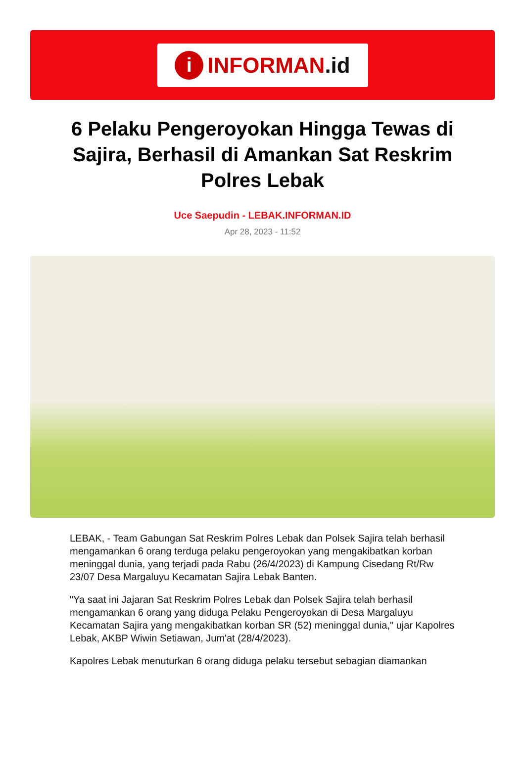i INFORMAN.id
6 Pelaku Pengeroyokan Hingga Tewas di Sajira, Berhasil di Amankan Sat Reskrim Polres Lebak
Uce Saepudin - LEBAK.INFORMAN.ID
Apr 28, 2023 - 11:52
LEBAK, - Team Gabungan Sat Reskrim Polres Lebak dan Polsek Sajira telah berhasil mengamankan 6 orang terduga pelaku pengeroyokan yang mengakibatkan korban meninggal dunia, yang terjadi pada Rabu (26/4/2023) di Kampung Cisedang Rt/Rw 23/07 Desa Margaluyu Kecamatan Sajira Lebak Banten.
"Ya saat ini Jajaran Sat Reskrim Polres Lebak dan Polsek Sajira telah berhasil mengamankan 6 orang yang diduga Pelaku Pengeroyokan di Desa Margaluyu Kecamatan Sajira yang mengakibatkan korban SR (52) meninggal dunia," ujar Kapolres Lebak, AKBP Wiwin Setiawan, Jum'at (28/4/2023).
Kapolres Lebak menuturkan 6 orang diduga pelaku tersebut sebagian diamankan